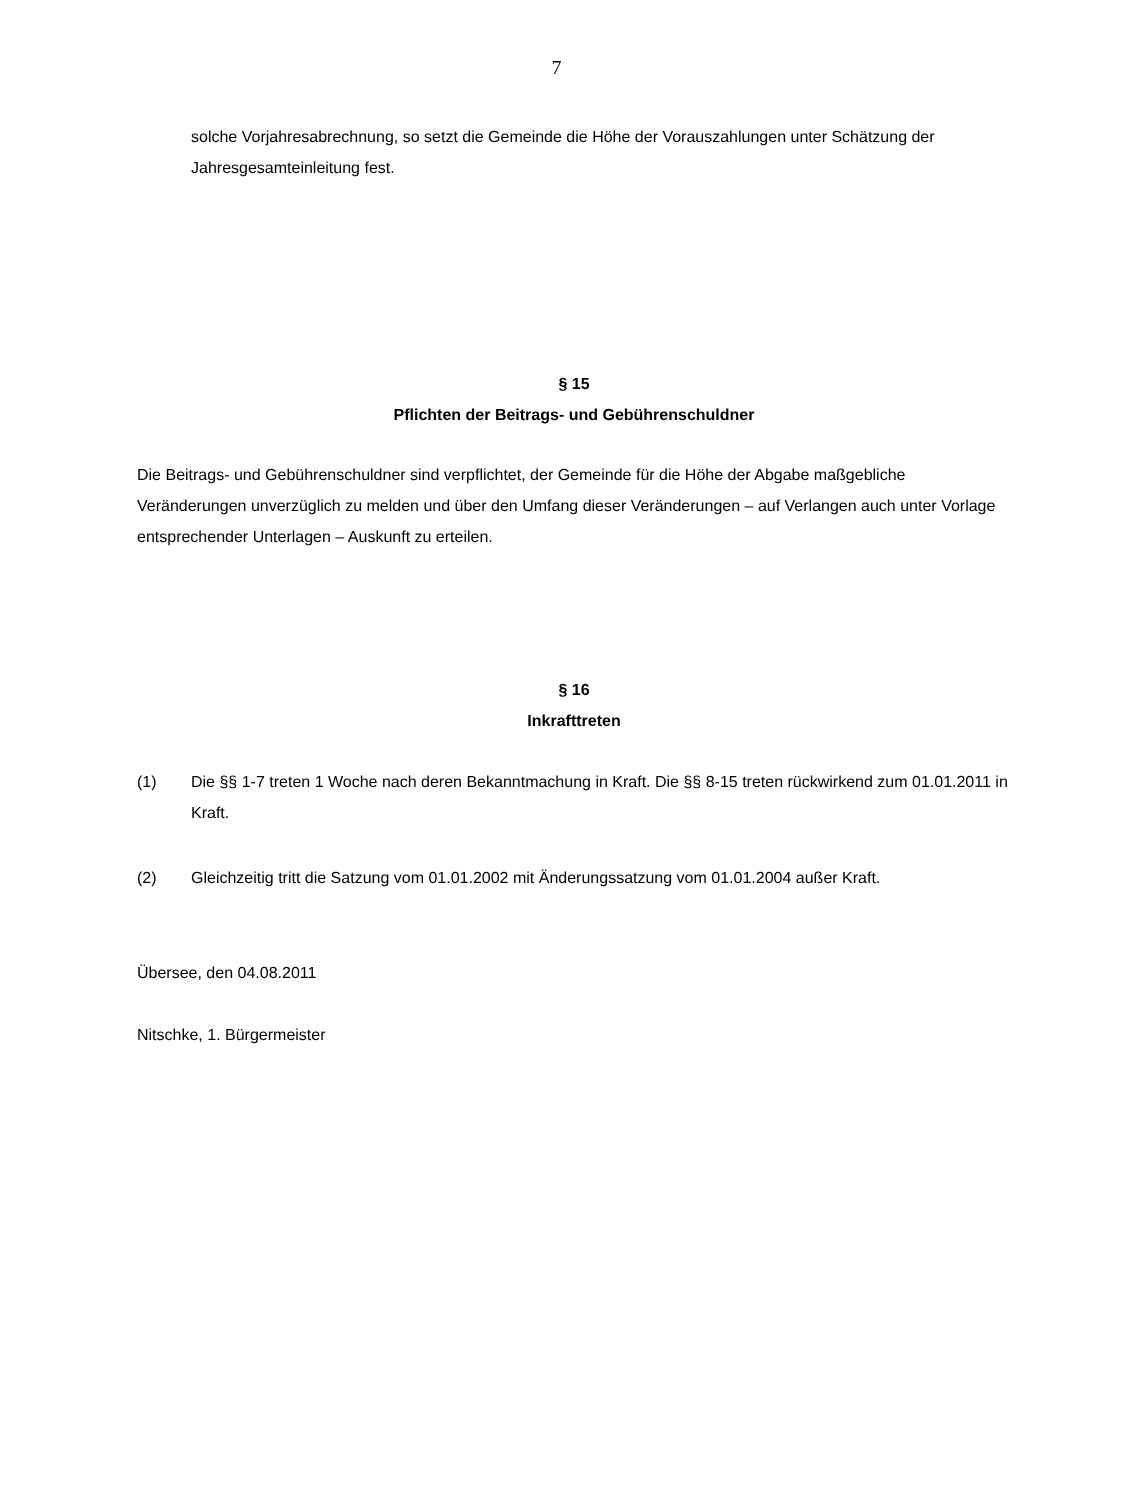7
solche Vorjahresabrechnung, so setzt die Gemeinde die Höhe der Vorauszahlungen unter Schätzung der Jahresgesamteinleitung fest.
§ 15
Pflichten der Beitrags- und Gebührenschuldner
Die Beitrags- und Gebührenschuldner sind verpflichtet, der Gemeinde für die Höhe der Abgabe maßgebliche Veränderungen unverzüglich zu melden und über den Umfang dieser Veränderungen – auf Verlangen auch unter Vorlage entsprechender Unterlagen – Auskunft zu erteilen.
§ 16
Inkrafttreten
(1) Die §§ 1-7 treten 1 Woche nach deren Bekanntmachung in Kraft. Die §§ 8-15 treten rückwirkend zum 01.01.2011 in Kraft.
(2) Gleichzeitig tritt die Satzung vom 01.01.2002 mit Änderungssatzung vom 01.01.2004 außer Kraft.
Übersee, den 04.08.2011
Nitschke, 1. Bürgermeister